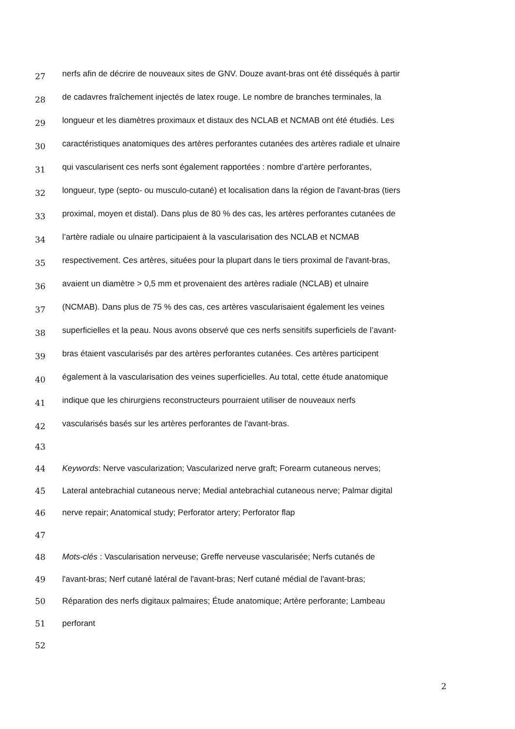27 nerfs afin de décrire de nouveaux sites de GNV. Douze avant-bras ont été disséqués à partir
28 de cadavres fraîchement injectés de latex rouge. Le nombre de branches terminales, la
29 longueur et les diamètres proximaux et distaux des NCLAB et NCMAB ont été étudiés. Les
30 caractéristiques anatomiques des artères perforantes cutanées des artères radiale et ulnaire
31 qui vascularisent ces nerfs sont également rapportées : nombre d’artère perforantes,
32 longueur, type (septo- ou musculo-cutané) et localisation dans la région de l'avant-bras (tiers
33 proximal, moyen et distal). Dans plus de 80 % des cas, les artères perforantes cutanées de
34 l’artère radiale ou ulnaire participaient à la vascularisation des NCLAB et NCMAB
35 respectivement. Ces artères, situées pour la plupart dans le tiers proximal de l'avant-bras,
36 avaient un diamètre > 0,5 mm et provenaient des artères radiale (NCLAB) et ulnaire
37 (NCMAB). Dans plus de 75 % des cas, ces artères vascularisaient également les veines
38 superficielles et la peau. Nous avons observé que ces nerfs sensitifs superficiels de l’avant-
39 bras étaient vascularisés par des artères perforantes cutanées. Ces artères participent
40 également à la vascularisation des veines superficielles. Au total, cette étude anatomique
41 indique que les chirurgiens reconstructeurs pourraient utiliser de nouveaux nerfs
42 vascularisés basés sur les artères perforantes de l'avant-bras.
43
44 Keywords: Nerve vascularization; Vascularized nerve graft; Forearm cutaneous nerves;
45 Lateral antebrachial cutaneous nerve; Medial antebrachial cutaneous nerve; Palmar digital
46 nerve repair; Anatomical study; Perforator artery; Perforator flap
47
48 Mots-clés : Vascularisation nerveuse; Greffe nerveuse vascularisée; Nerfs cutanés de
49 l'avant-bras; Nerf cutané latéral de l'avant-bras; Nerf cutané médial de l'avant-bras;
50 Réparation des nerfs digitaux palmaires; Étude anatomique; Artère perforante; Lambeau
51 perforant
52
2